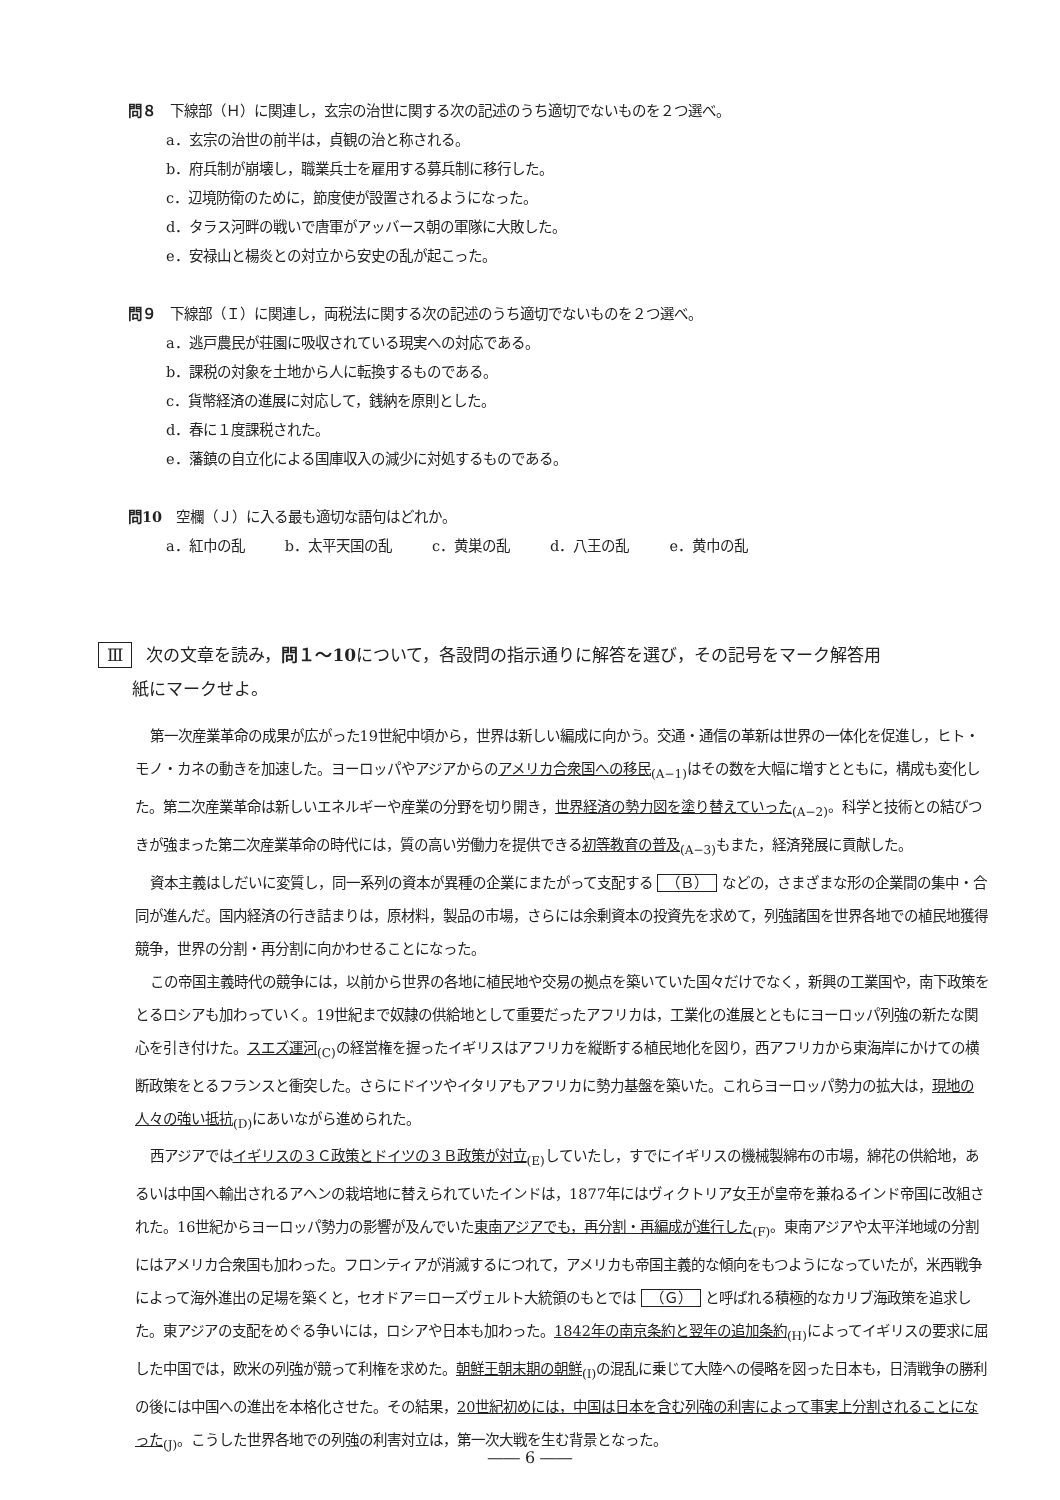問８　下線部（Ｈ）に関連し，玄宗の治世に関する次の記述のうち適切でないものを２つ選べ。
a．玄宗の治世の前半は，貞観の治と称される。
b．府兵制が崩壊し，職業兵士を雇用する募兵制に移行した。
c．辺境防衛のために，節度使が設置されるようになった。
d．タラス河畔の戦いで唐軍がアッバース朝の軍隊に大敗した。
e．安禄山と楊炎との対立から安史の乱が起こった。
問９　下線部（Ｉ）に関連し，両税法に関する次の記述のうち適切でないものを２つ選べ。
a．逃戸農民が荘園に吸収されている現実への対応である。
b．課税の対象を土地から人に転換するものである。
c．貨幣経済の進展に対応して，銭納を原則とした。
d．春に１度課税された。
e．藩鎮の自立化による国庫収入の減少に対処するものである。
問10　空欄（Ｊ）に入る最も適切な語句はどれか。
a．紅巾の乱 b．太平天国の乱 c．黄巣の乱 d．八王の乱 e．黄巾の乱
Ⅲ 次の文章を読み，問１～10について，各設問の指示通りに解答を選び，その記号をマーク解答用
　　紙にマークせよ。
第一次産業革命の成果が広がった19世紀中頃から，世界は新しい編成に向かう。交通・通信の革新は世界の一体化を促進し，ヒト・モノ・カネの動きを加速した。ヨーロッパやアジアからのアメリカ合衆国への移民<sub>(A−1)</sub>はその数を大幅に増すとともに，構成も変化した。第二次産業革命は新しいエネルギーや産業の分野を切り開き，世界経済の勢力図を塗り替えていった<sub>(A−2)</sub>。科学と技術との結びつきが強まった第二次産業革命の時代には，質の高い労働力を提供できる初等教育の普及<sub>(A−3)</sub>もまた，経済発展に貢献した。
資本主義はしだいに変質し，同一系列の資本が異種の企業にまたがって支配する （Ｂ） などの，さまざまな形の企業間の集中・合同が進んだ。国内経済の行き詰まりは，原材料，製品の市場，さらには余剰資本の投資先を求めて，列強諸国を世界各地での植民地獲得競争，世界の分割・再分割に向かわせることになった。
この帝国主義時代の競争には，以前から世界の各地に植民地や交易の拠点を築いていた国々だけでなく，新興の工業国や，南下政策をとるロシアも加わっていく。19世紀まで奴隷の供給地として重要だったアフリカは，工業化の進展とともにヨーロッパ列強の新たな関心を引き付けた。スエズ運河<sub>(C)</sub>の経営権を握ったイギリスはアフリカを縦断する植民地化を図り，西アフリカから東海岸にかけての横断政策をとるフランスと衝突した。さらにドイツやイタリアもアフリカに勢力基盤を築いた。これらヨーロッパ勢力の拡大は，現地の人々の強い抵抗<sub>(D)</sub>にあいながら進められた。
西アジアではイギリスの３Ｃ政策とドイツの３Ｂ政策が対立<sub>(E)</sub>していたし，すでにイギリスの機械製綿布の市場，綿花の供給地，あるいは中国へ輸出されるアヘンの栽培地に替えられていたインドは，1877年にはヴィクトリア女王が皇帝を兼ねるインド帝国に改組された。16世紀からヨーロッパ勢力の影響が及んでいた東南アジアでも，再分割・再編成が進行した<sub>(F)</sub>。東南アジアや太平洋地域の分割にはアメリカ合衆国も加わった。フロンティアが消滅するにつれて，アメリカも帝国主義的な傾向をもつようになっていたが，米西戦争によって海外進出の足場を築くと，セオドア＝ローズヴェルト大統領のもとでは （Ｇ） と呼ばれる積極的なカリブ海政策を追求した。東アジアの支配をめぐる争いには，ロシアや日本も加わった。1842年の南京条約と翌年の追加条約<sub>(H)</sub>によってイギリスの要求に屈した中国では，欧米の列強が競って利権を求めた。朝鮮王朝末期の朝鮮<sub>(I)</sub>の混乱に乗じて大陸への侵略を図った日本も，日清戦争の勝利の後には中国への進出を本格化させた。その結果，20世紀初めには，中国は日本を含む列強の利害によって事実上分割されることになった<sub>(J)</sub>。こうした世界各地での列強の利害対立は，第一次大戦を生む背景となった。
―― 6 ――